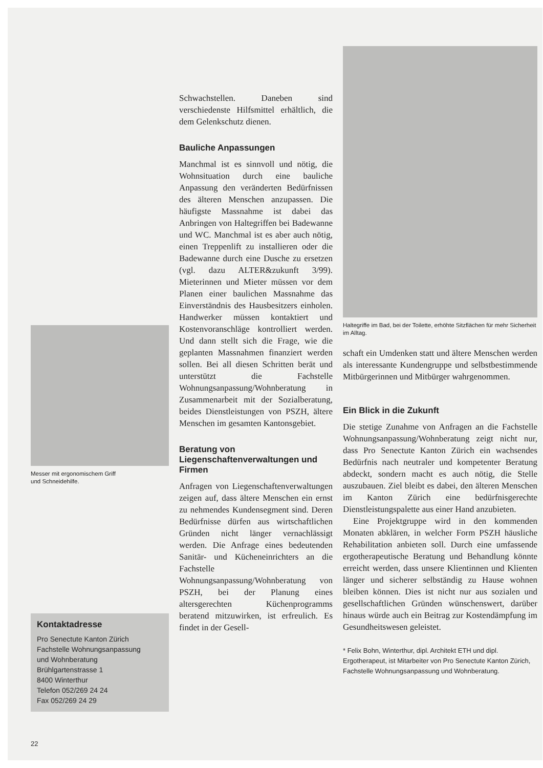Messer mit ergonomischem Griff
und Schneidehilfe.
Kontaktadresse
Pro Senectute Kanton Zürich
Fachstelle Wohnungsanpassung
und Wohnberatung
Brühlgartenstrasse 1
8400 Winterthur
Telefon 052/269 24 24
Fax 052/269 24 29
Schwachstellen. Daneben sind verschiedenste Hilfsmittel erhältlich, die dem Gelenkschutz dienen.
Bauliche Anpassungen
Manchmal ist es sinnvoll und nötig, die Wohnsituation durch eine bauliche Anpassung den veränderten Bedürfnissen des älteren Menschen anzupassen. Die häufigste Massnahme ist dabei das Anbringen von Haltegriffen bei Badewanne und WC. Manchmal ist es aber auch nötig, einen Treppenlift zu installieren oder die Badewanne durch eine Dusche zu ersetzen (vgl. dazu ALTER&zukunft 3/99). Mieterinnen und Mieter müssen vor dem Planen einer baulichen Massnahme das Einverständnis des Hausbesitzers einholen. Handwerker müssen kontaktiert und Kostenvoranschläge kontrolliert werden. Und dann stellt sich die Frage, wie die geplanten Massnahmen finanziert werden sollen. Bei all diesen Schritten berät und unterstützt die Fachstelle Wohnungsanpassung/Wohnberatung in Zusammenarbeit mit der Sozialberatung, beides Dienstleistungen von PSZH, ältere Menschen im gesamten Kantonsgebiet.
Beratung von Liegenschaftenverwaltungen und Firmen
Anfragen von Liegenschaftenverwaltungen zeigen auf, dass ältere Menschen ein ernst zu nehmendes Kundensegment sind. Deren Bedürfnisse dürfen aus wirtschaftlichen Gründen nicht länger vernachlässigt werden. Die Anfrage eines bedeutenden Sanitär- und Kücheneinrichters an die Fachstelle Wohnungsanpassung/Wohnberatung von PSZH, bei der Planung eines altersgerechten Küchenprogramms beratend mitzuwirken, ist erfreulich. Es findet in der Gesell-
Haltegriffe im Bad, bei der Toilette, erhöhte Sitzflächen für mehr Sicherheit im Alltag.
schaft ein Umdenken statt und ältere Menschen werden als interessante Kundengruppe und selbstbestimmende Mitbürgerinnen und Mitbürger wahrgenommen.
Ein Blick in die Zukunft
Die stetige Zunahme von Anfragen an die Fachstelle Wohnungsanpassung/Wohnberatung zeigt nicht nur, dass Pro Senectute Kanton Zürich ein wachsendes Bedürfnis nach neutraler und kompetenter Beratung abdeckt, sondern macht es auch nötig, die Stelle auszubauen. Ziel bleibt es dabei, den älteren Menschen im Kanton Zürich eine bedürfnisgerechte Dienstleistungspalette aus einer Hand anzubieten.
Eine Projektgruppe wird in den kommenden Monaten abklären, in welcher Form PSZH häusliche Rehabilitation anbieten soll. Durch eine umfassende ergotherapeutische Beratung und Behandlung könnte erreicht werden, dass unsere Klientinnen und Klienten länger und sicherer selbständig zu Hause wohnen bleiben können. Dies ist nicht nur aus sozialen und gesellschaftlichen Gründen wünschenswert, darüber hinaus würde auch ein Beitrag zur Kostendämpfung im Gesundheitswesen geleistet.
* Felix Bohn, Winterthur, dipl. Architekt ETH und dipl. Ergotherapeut, ist Mitarbeiter von Pro Senectute Kanton Zürich, Fachstelle Wohnungsanpassung und Wohnberatung.
22